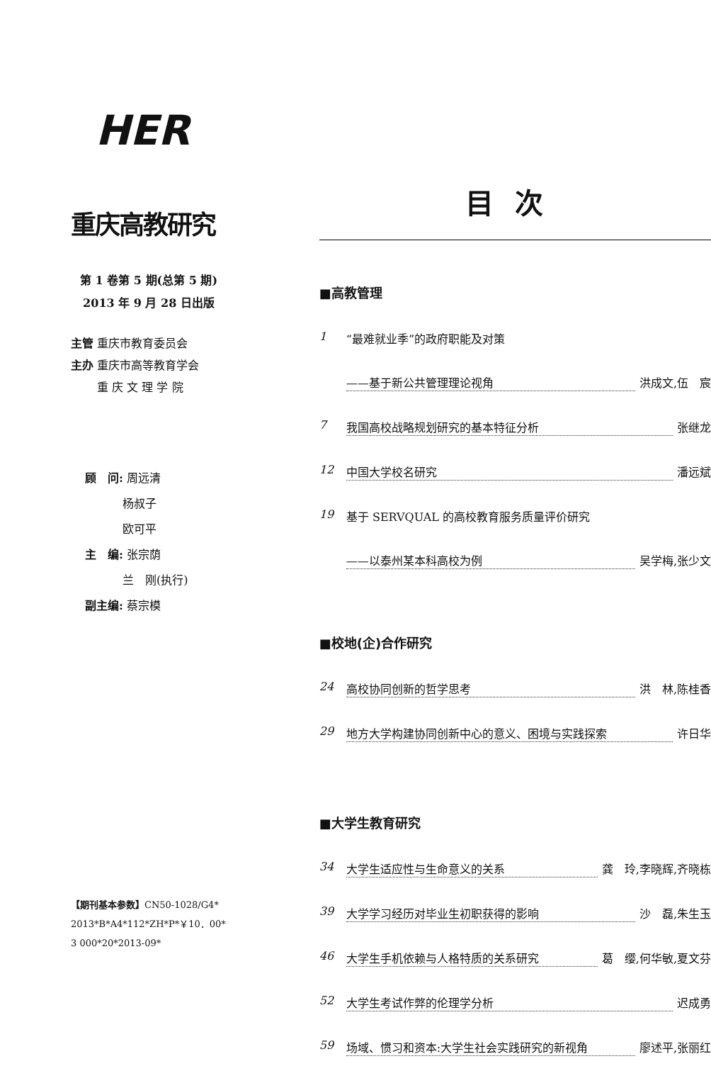HER
重庆高教研究
第 1 卷第 5 期(总第 5 期)
2013 年 9 月 28 日出版
主管 重庆市教育委员会
主办 重庆市高等教育学会
   重 庆 文 理 学 院
顾　问: 周远清
    杨叔子
    欧可平
主　编: 张宗荫
    兰　刚(执行)
副主编: 蔡宗模
【期刊基本参数】CN50-1028/G4*
2013*B*A4*112*ZH*P*￥10．00*
3 000*20*2013-09*
目次
■高教管理
1 “最难就业季”的政府职能及对策
——基于新公共管理理论视角 洪成文,伍　宸
7 我国高校战略规划研究的基本特征分析 张继龙
12 中国大学校名研究 潘远斌
19 基于 SERVQUAL 的高校教育服务质量评价研究
——以泰州某本科高校为例 吴学梅,张少文
■校地(企)合作研究
24 高校协同创新的哲学思考 洪　林,陈桂香
29 地方大学构建协同创新中心的意义、困境与实践探索 许日华
■大学生教育研究
34 大学生适应性与生命意义的关系 龚　玲,李晓辉,齐晓栋
39 大学学习经历对毕业生初职获得的影响 沙　磊,朱生玉
46 大学生手机依赖与人格特质的关系研究 葛　缨,何华敏,夏文芬
52 大学生考试作弊的伦理学分析 迟成勇
59 场域、惯习和资本:大学生社会实践研究的新视角 廖述平,张丽红